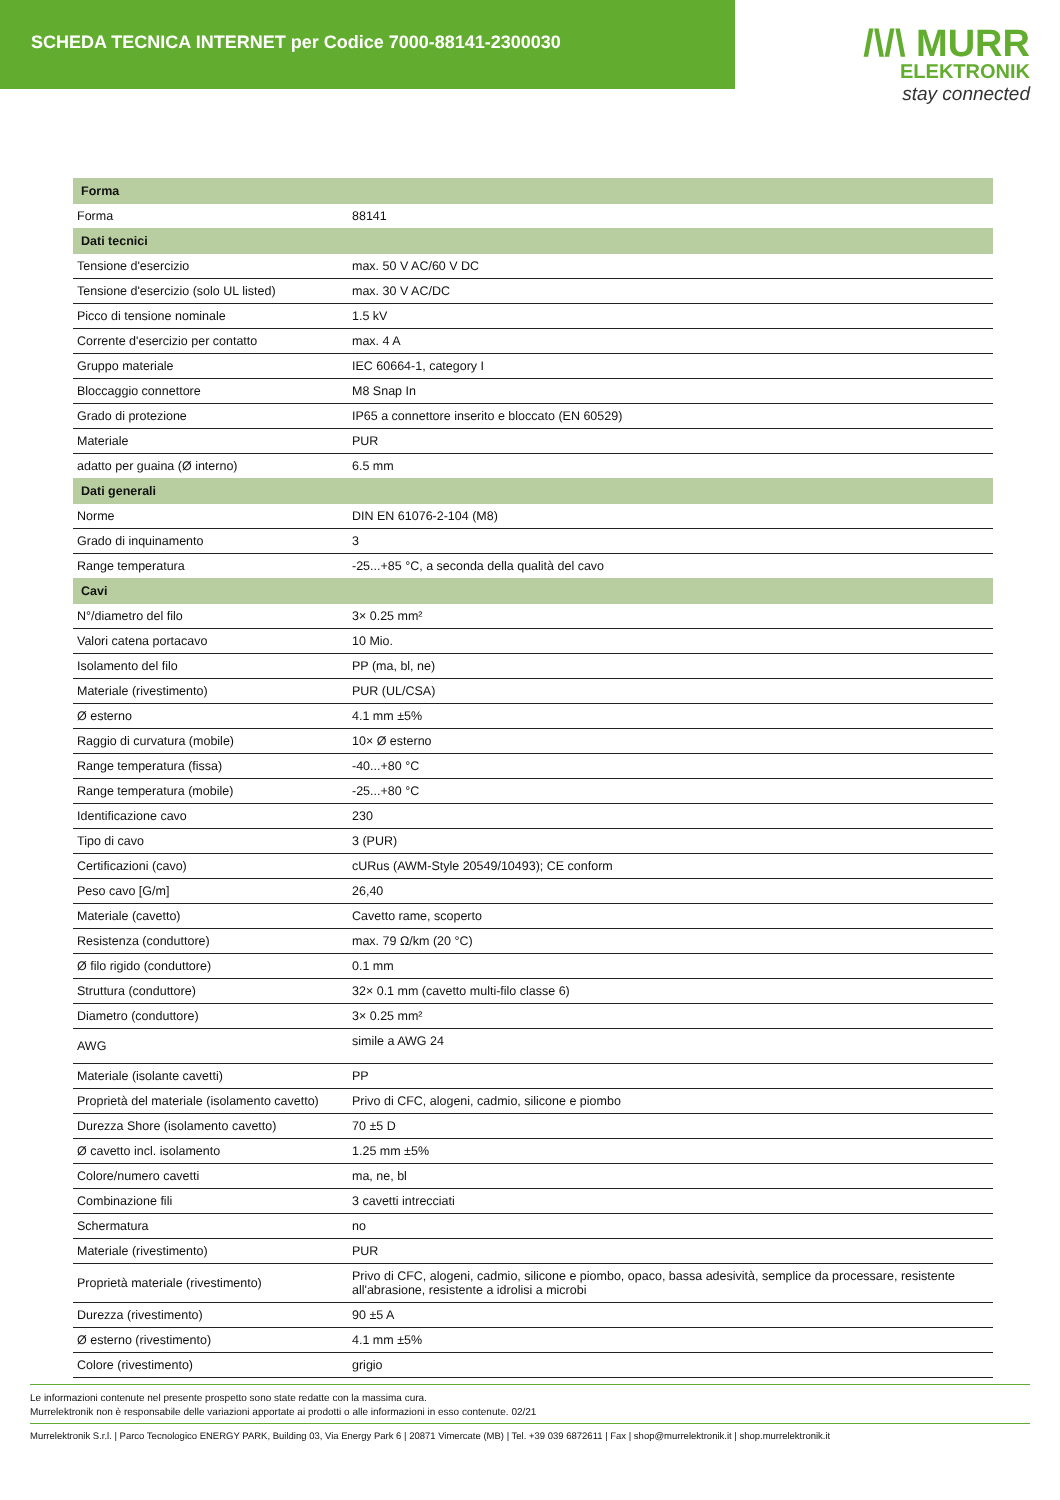SCHEDA TECNICA INTERNET per Codice 7000-88141-2300030
/\/\ MURR
ELEKTRONIK
stay connected
| Forma | |
| --- | --- |
| Forma | 88141 |
| Dati tecnici | |
| Tensione d'esercizio | max. 50 V AC/60 V DC |
| Tensione d'esercizio (solo UL listed) | max. 30 V AC/DC |
| Picco di tensione nominale | 1.5 kV |
| Corrente d'esercizio per contatto | max. 4 A |
| Gruppo materiale | IEC 60664-1, category I |
| Bloccaggio connettore | M8 Snap In |
| Grado di protezione | IP65 a connettore inserito e bloccato (EN 60529) |
| Materiale | PUR |
| adatto per guaina (Ø interno) | 6.5 mm |
| Dati generali | |
| Norme | DIN EN 61076-2-104 (M8) |
| Grado di inquinamento | 3 |
| Range temperatura | -25...+85 °C, a seconda della qualità del cavo |
| Cavi | |
| N°/diametro del filo | 3× 0.25 mm² |
| Valori catena portacavo | 10 Mio. |
| Isolamento del filo | PP (ma, bl, ne) |
| Materiale (rivestimento) | PUR (UL/CSA) |
| Ø esterno | 4.1 mm ±5% |
| Raggio di curvatura (mobile) | 10× Ø esterno |
| Range temperatura (fissa) | -40...+80 °C |
| Range temperatura (mobile) | -25...+80 °C |
| Identificazione cavo | 230 |
| Tipo di cavo | 3 (PUR) |
| Certificazioni (cavo) | cURus (AWM-Style 20549/10493); CE conform |
| Peso cavo [G/m] | 26,40 |
| Materiale (cavetto) | Cavetto rame, scoperto |
| Resistenza (conduttore) | max. 79 Ω/km (20 °C) |
| Ø filo rigido (conduttore) | 0.1 mm |
| Struttura (conduttore) | 32× 0.1 mm (cavetto multi-filo classe 6) |
| Diametro (conduttore) | 3× 0.25 mm² |
| AWG | simile a AWG 24 |
| Materiale (isolante cavetti) | PP |
| Proprietà del materiale (isolamento cavetto) | Privo di CFC, alogeni, cadmio, silicone e piombo |
| Durezza Shore (isolamento cavetto) | 70 ±5 D |
| Ø cavetto incl. isolamento | 1.25 mm ±5% |
| Colore/numero cavetti | ma, ne, bl |
| Combinazione fili | 3 cavetti intrecciati |
| Schermatura | no |
| Materiale (rivestimento) | PUR |
| Proprietà materiale (rivestimento) | Privo di CFC, alogeni, cadmio, silicone e piombo, opaco, bassa adesività, semplice da processare, resistente all'abrasione, resistente a idrolisi a microbi |
| Durezza (rivestimento) | 90 ±5 A |
| Ø esterno (rivestimento) | 4.1 mm ±5% |
| Colore (rivestimento) | grigio |
Le informazioni contenute nel presente prospetto sono state redatte con la massima cura.
Murrelektronik non è responsabile delle variazioni apportate ai prodotti o alle informazioni in esso contenute. 02/21
Murrelektronik S.r.l. | Parco Tecnologico ENERGY PARK, Building 03, Via Energy Park 6 | 20871 Vimercate (MB) | Tel. +39 039 6872611 | Fax | shop@murrelektronik.it | shop.murrelektronik.it